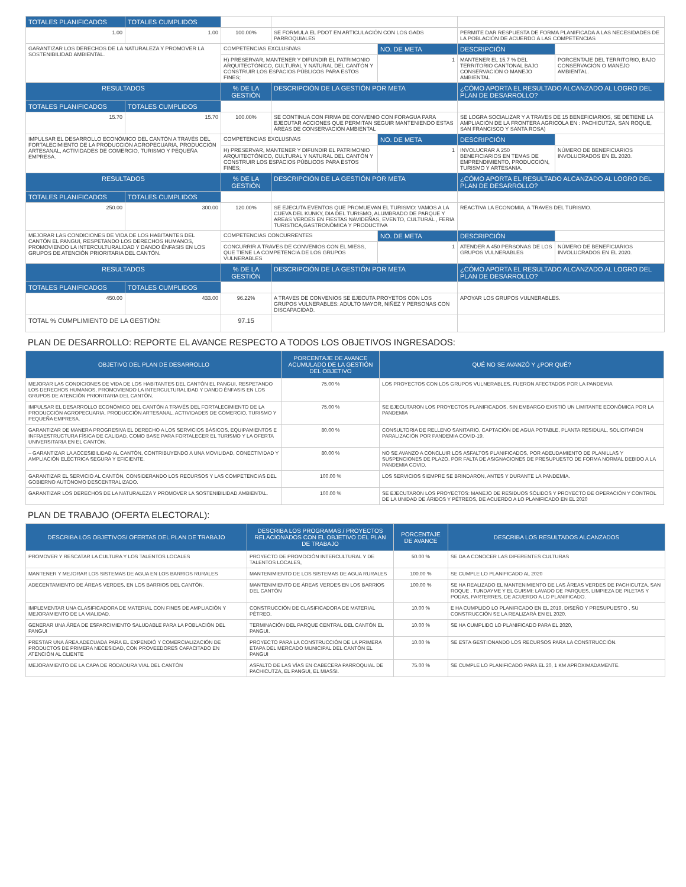| TOTALES PLANIFICADOS | TOTALES CUMPLIDOS | | | | | |
| 1.00 | 1.00 | 100.00% | SE FORMULA EL PDOT EN ARTICULACIÓN CON LOS GADS PARROQUIALES | | PERMITE DAR RESPUESTA DE FORMA PLANIFICADA A LAS NECESIDADES DE LA POBLACIÓN DE ACUERDO A LAS COMPETENCIAS | |
| GARANTIZAR LOS DERECHOS DE LA NATURALEZA Y PROMOVER LA SOSTENIBILIDAD AMBIENTAL. | | COMPETENCIAS EXCLUSIVAS | | NO. DE META | DESCRIPCIÓN | |
| | | H) PRESERVAR, MANTENER Y DIFUNDIR EL PATRIMONIO ARQUITECTÓNICO, CULTURAL Y NATURAL DEL CANTÓN Y CONSTRUIR LOS ESPACIOS PÚBLICOS PARA ESTOS FINES; | | 1 | MANTENER EL 15.7 % DEL TERRITORIO CANTONAL BAJO CONSERVACIÓN O MANEJO AMBIENTAL | PORCENTAJE DEL TERRITORIO, BAJO CONSERVACIÓN O MANEJO AMBIENTAL. |
| RESULTADOS | | % DE LA GESTIÓN | DESCRIPCIÓN DE LA GESTIÓN POR META | | ¿CÓMO APORTA EL RESULTADO ALCANZADO AL LOGRO DEL PLAN DE DESARROLLO? | |
| TOTALES PLANIFICADOS | TOTALES CUMPLIDOS | | | | | |
| 15.70 | 15.70 | 100.00% | SE CONTINUA CON FIRMA DE CONVENIO CON FORAGUA PARA EJECUTAR ACCIONES QUE PERMITAN SEGUIR MANTENIENDO ESTAS ÁREAS DE CONSERVACIÓN AMBIENTAL | | SE LOGRA SOCIALIZAR Y A TRAVES DE 15 BENEFICIARIOS, SE DETIENE LA AMPLIACIÓN DE LA FRONTERA AGRICOLA EN : PACHICUTZA, SAN ROQUE, SAN FRANCISCO Y SANTA ROSA) | |
| IMPULSAR EL DESARROLLO ECONÓMICO DEL CANTÓN A TRAVÉS DEL FORTALECIMIENTO DE LA PRODUCCIÓN AGROPECUARIA, PRODUCCIÓN ARTESANAL, ACTIVIDADES DE COMERCIO, TURISMO Y PEQUEÑA EMPRESA. | | COMPETENCIAS EXCLUSIVAS | | NO. DE META | DESCRIPCIÓN | |
| | | H) PRESERVAR, MANTENER Y DIFUNDIR EL PATRIMONIO ARQUITECTÓNICO, CULTURAL Y NATURAL DEL CANTÓN Y CONSTRUIR LOS ESPACIOS PÚBLICOS PARA ESTOS FINES; | | 1 | INVOLUCRAR A 250 BENEFICIARIOS EN TEMAS DE EMPRENDIMIENTO, PRODUCCIÓN, TURISMO Y ARTESANIA. | NÚMERO DE BENEFICIARIOS INVOLUCRADOS EN EL 2020. |
| RESULTADOS | | % DE LA GESTIÓN | DESCRIPCIÓN DE LA GESTIÓN POR META | | ¿CÓMO APORTA EL RESULTADO ALCANZADO AL LOGRO DEL PLAN DE DESARROLLO? | |
| TOTALES PLANIFICADOS | TOTALES CUMPLIDOS | | | | | |
| 250.00 | 300.00 | 120.00% | SE EJECUTA EVENTOS QUE PROMUEVAN EL TURISMO: VAMOS A LA CUEVA DEL KUNKY, DIA DEL TURISMO, ALUMBRADO DE PARQUE Y AREAS VERDES EN FIESTAS NAVIDEÑAS, EVENTO, CULTURAL , FERIA TURISTICA,GASTRONÓMICA Y PRODUCTIVA | | REACTIVA LA ECONOMIA, A TRAVES DEL TURISMO. | |
| MEJORAR LAS CONDICIONES DE VIDA DE LOS HABITANTES DEL CANTÓN EL PANGUI, RESPETANDO LOS DERECHOS HUMANOS, PROMOVIENDO LA INTERCULTURALIDAD Y DANDO ÉNFASIS EN LOS GRUPOS DE ATENCIÓN PRIORITARIA DEL CANTÓN. | | COMPETENCIAS CONCURRENTES | | NO. DE META | DESCRIPCIÓN | |
| | | CONCURRIR A TRAVES DE CONVENIOS CON EL MIESS, QUE TIENE LA COMPETENCIA DE LOS GRUPOS VULNERABLES | | 1 | ATENDER A 450 PERSONAS DE LOS GRUPOS VULNERABLES | NÚMERO DE BENEFICIARIOS INVOLUCRADOS EN EL 2020. |
| RESULTADOS | | % DE LA GESTIÓN | DESCRIPCIÓN DE LA GESTIÓN POR META | | ¿CÓMO APORTA EL RESULTADO ALCANZADO AL LOGRO DEL PLAN DE DESARROLLO? | |
| TOTALES PLANIFICADOS | TOTALES CUMPLIDOS | | | | | |
| 450.00 | 433.00 | 96.22% | A TRAVES DE CONVENIOS SE EJECUTA PROYETOS CON LOS GRUPOS VULNERABLES: ADULTO MAYOR, NIÑEZ Y PERSONAS CON DISCAPACIDAD. | | APOYAR LOS GRUPOS VULNERABLES. | |
| TOTAL % CUMPLIMIENTO DE LA GESTIÓN: | | 97.15 | | | | |
PLAN DE DESARROLLO: REPORTE EL AVANCE RESPECTO A TODOS LOS OBJETIVOS INGRESADOS:
| OBJETIVO DEL PLAN DE DESARROLLO | PORCENTAJE DE AVANCE ACUMULADO DE LA GESTIÓN DEL OBJETIVO | QUÉ NO SE AVANZÓ Y ¿POR QUÉ? |
| --- | --- | --- |
| MEJORAR LAS CONDICIONES DE VIDA DE LOS HABITANTES DEL CANTÓN EL PANGUI, RESPETANDO LOS DERECHOS HUMANOS, PROMOVIENDO LA INTERCULTURALIDAD Y DANDO ÉNFASIS EN LOS GRUPOS DE ATENCIÓN PRIORITARIA DEL CANTÓN. | 75.00 % | LOS PROYECTOS CON LOS GRUPOS VULNERABLES, FUERON AFECTADOS POR LA PANDEMIA |
| IMPULSAR EL DESARROLLO ECONÓMICO DEL CANTÓN A TRAVÉS DEL FORTALECIMIENTO DE LA PRODUCCIÓN AGROPECUARIA, PRODUCCIÓN ARTESANAL, ACTIVIDADES DE COMERCIO, TURISMO Y PEQUEÑA EMPRESA. | 75.00 % | SE EJECUTARON LOS PROYECTOS PLANIFICADOS, SIN EMBARGO EXISTIÓ UN LIMITANTE ECONÓMICA POR LA PANDEMIA |
| GARANTIZAR DE MANERA PROGRESIVA EL DERECHO A LOS SERVICIOS BÁSICOS, EQUIPAMIENTOS E INFRAESTRUCTURA FÍSICA DE CALIDAD, COMO BASE PARA FORTALECER EL TURISMO Y LA OFERTA UNIVERSITARIA EN EL CANTÓN. | 80.00 % | CONSULTORIA DE RELLENO SANITARIO, CAPTACIÓN DE AGUA POTABLE, PLANTA RESIDUAL, SOLICITARON PARALIZACIÓN POR PANDEMIA COVID-19. |
| – GARANTIZAR LA ACCESIBILIDAD AL CANTÓN, CONTRIBUYENDO A UNA MOVILIDAD, CONECTIVIDAD Y AMPLIACIÓN ELÉCTRICA SEGURA Y EFICIENTE. | 80.00 % | NO SE AVANZO A CONCLUIR LOS ASFALTOS PLANIFICADOS, POR ADEUDAMIENTO DE PLANILLAS Y SUSPENCIONES DE PLAZO. POR FALTA DE ASIGNACIONES DE PRESUPUESTO DE FORMA NORMAL DEBIDO A LA PANDEMIA COVID. |
| GARANTIZAR EL SERVICIO AL CANTÓN, CONSIDERANDO LOS RECURSOS Y LAS COMPETENCIAS DEL GOBIERNO AUTÓNOMO DESCENTRALIZADO. | 100.00 % | LOS SERVICIOS SIEMPRE SE BRINDARON, ANTES Y DURANTE LA PANDEMIA. |
| GARANTIZAR LOS DERECHOS DE LA NATURALEZA Y PROMOVER LA SOSTENIBILIDAD AMBIENTAL. | 100.00 % | SE EJECUTARON LOS PROYECTOS: MANEJO DE RESIDUOS SÓLIDOS Y PROYECTO DE OPERACIÓN Y CONTROL DE LA UNIDAD DE ÁRIDOS Y PÉTREOS, DE ACUERDO A LO PLANIFICADO EN EL 2020 |
PLAN DE TRABAJO (OFERTA ELECTORAL):
| DESCRIBA LOS OBJETIVOS/ OFERTAS DEL PLAN DE TRABAJO | DESCRIBA LOS PROGRAMAS / PROYECTOS RELACIONADOS CON EL OBJETIVO DEL PLAN DE TRABAJO | PORCENTAJE DE AVANCE | DESCRIBA LOS RESULTADOS ALCANZADOS |
| --- | --- | --- | --- |
| PROMOVER Y RESCATAR LA CULTURA Y LOS TALENTOS LOCALES | PROYECTO DE PROMOCIÓN INTERCULTURAL Y DE TALENTOS LOCALES, | 50.00 % | SE DA A CONOCER LAS DIFERENTES CULTURAS |
| MANTENER Y MEJORAR LOS SISTEMAS DE AGUA EN LOS BARRIOS RURALES | MANTENIMIENTO DE LOS SISTEMAS DE AGUA RURALES | 100.00 % | SE CUMPLE LO PLANIFICADO AL 2020 |
| ADECENTAMIENTO DE ÁREAS VERDES, EN LOS BARRIOS DEL CANTÓN. | MANTENIMIENTO DE ÁREAS VERDES EN LOS BARRIOS DEL CANTÓN | 100.00 % | SE HA REALIZADO EL MANTENIMIENTO DE LAS ÁREAS VERDES DE PACHICUTZA, SAN ROQUE , TUNDAYME Y EL GUISMI; LAVADO DE PARQUES, LIMPIEZA DE PILETAS Y PODAS, PARTERRES, DE ACUERDO A LO PLANIFICADO. |
| IMPLEMENTAR UNA CLASIFICADORA DE MATERIAL CON FINES DE AMPLIACIÓN Y MEJORAMIENTO DE LA VIALIDAD. | CONSTRUCCIÓN DE CLASIFICADORA DE MATERIAL PÉTREO. | 10.00 % | E HA CUMPLIDO LO PLANIFICADO EN EL 2019, DISEÑO Y PRESUPUESTO , SU CONSTRUCCIÓN SE LA REALIZARÁ EN EL 2020. |
| GENERAR UNA ÁREA DE ESPARCIMIENTO SALUDABLE PARA LA POBLACIÓN DEL PANGUI | TERMINACIÓN DEL PARQUE CENTRAL DEL CANTÓN EL PANGUI. | 10.00 % | SE HA CUMPLIDO LO PLANIFICADO PARA EL 2020, |
| PRESTAR UNA ÁREA ADECUADA PARA EL EXPENDIÓ Y COMERCIALIZACIÓN DE PRODUCTOS DE PRIMERA NECESIDAD, CON PROVEEDORES CAPACITADO EN ATENCIÓN AL CLIENTE | PROYECTO PARA LA CONSTRUCCIÓN DE LA PRIMERA ETAPA DEL MERCADO MUNICIPAL DEL CANTÓN EL PANGUI | 10.00 % | SE ESTA GESTIONANDO LOS RECURSOS PARA LA CONSTRUCCIÓN. |
| MEJORAMIENTO DE LA CAPA DE RODADURA VIAL DEL CANTÓN | ASFALTO DE LAS VÍAS EN CABECERA PARROQUIAL DE PACHICUTZA, EL PANGUI, EL MIASSI. | 75.00 % | SE CUMPLE LO PLANIFICADO PARA EL 20, 1 KM APROXIMADAMENTE. |